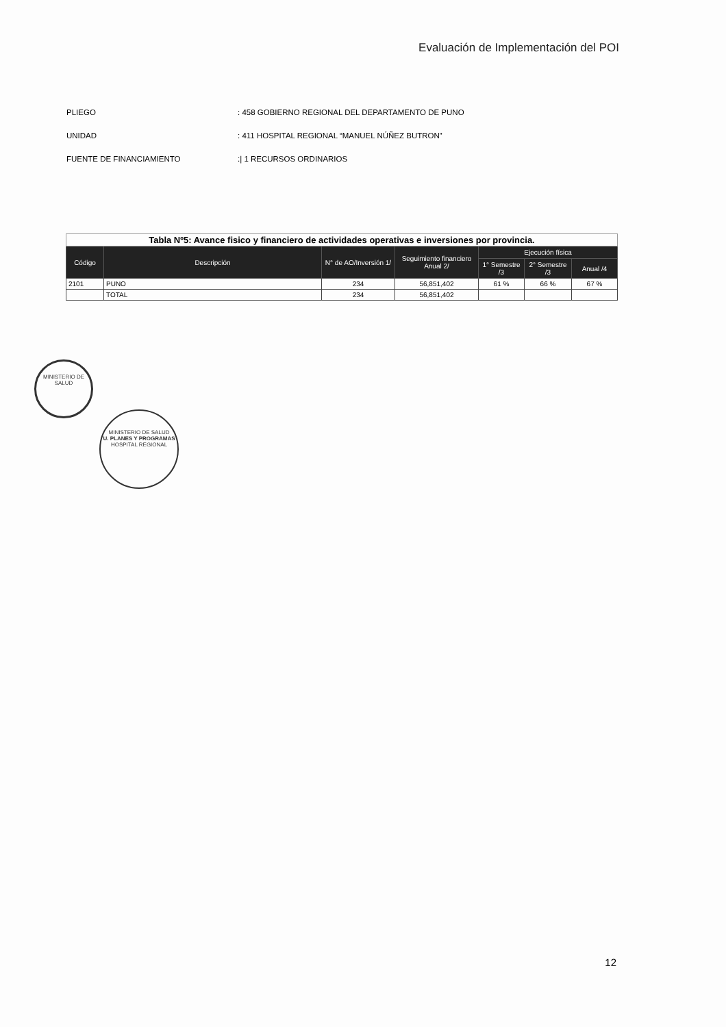Evaluación de Implementación del POI
PLIEGO: 458 GOBIERNO REGIONAL DEL DEPARTAMENTO DE PUNO
UNIDAD: 411 HOSPITAL REGIONAL “MANUEL NÚÑEZ BUTRON”
FUENTE DE FINANCIAMIENTO:| 1 RECURSOS ORDINARIOS
| Tabla Nº5: Avance fisico y financiero de actividades operativas e inversiones por provincia. | | | | | | |
| Código | Descripción | N° de AO/Inversión 1/ | Seguimiento financiero Anual 2/ | Ejecución física | | |
| | | | | 1° Semestre /3 | 2° Semestre /3 | Anual /4 |
| 2101 | PUNO | 234 | 56,851,402 | 61 % | 66 % | 67 % |
| | TOTAL | 234 | 56,851,402 | | | |
MINISTERIO DE SALUD
MINISTERIO DE SALUD
U. PLANES Y PROGRAMAS
HOSPITAL REGIONAL
12